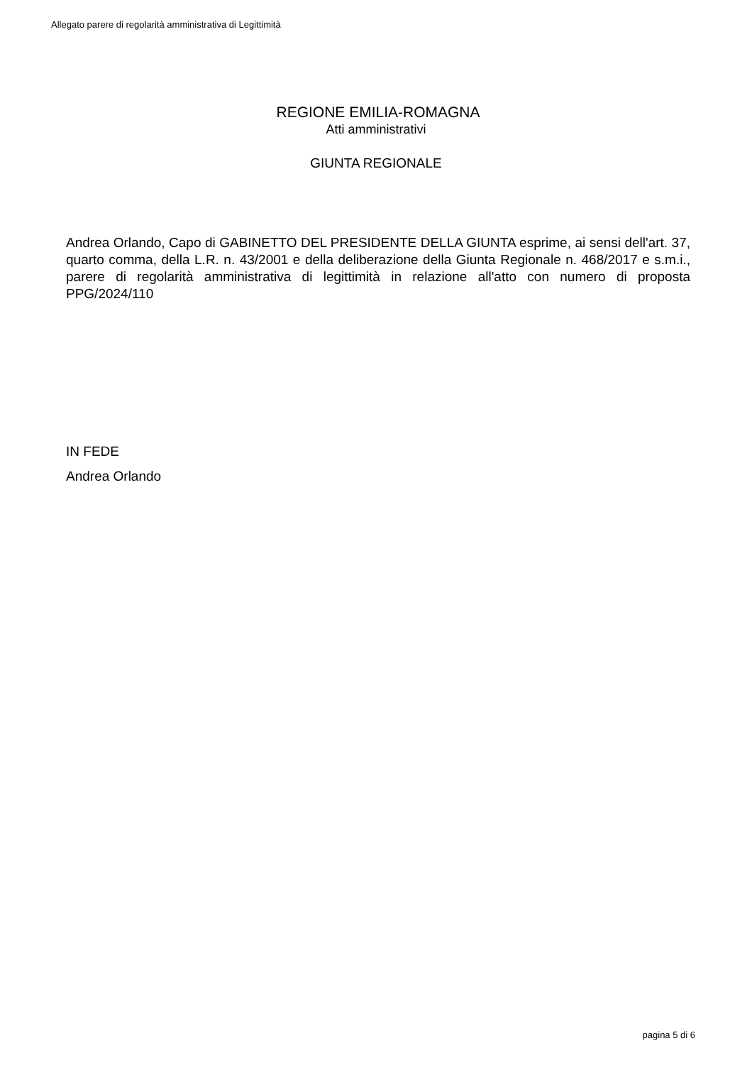Allegato parere di regolarità amministrativa di Legittimità
REGIONE EMILIA-ROMAGNA
Atti amministrativi
GIUNTA REGIONALE
Andrea Orlando, Capo di GABINETTO DEL PRESIDENTE DELLA GIUNTA esprime, ai sensi dell'art. 37, quarto comma, della L.R. n. 43/2001 e della deliberazione della Giunta Regionale n. 468/2017 e s.m.i., parere di regolarità amministrativa di legittimità in relazione all'atto con numero di proposta PPG/2024/110
IN FEDE
Andrea Orlando
pagina 5 di 6